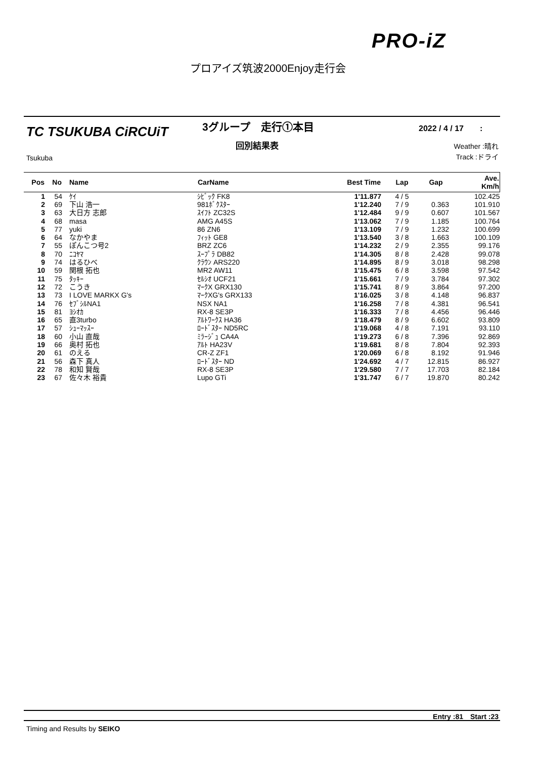PRO-iZ
プロアイズ筑波2000Enjoy走行会
TC TSUKUBA CiRCUiT
Tsukuba
3グループ　走行①本目
回別結果表
2022 / 4 / 17　　:
Weather :晴れ
Track :ドライ
| Pos | No | Name | CarName | Best Time | Lap | Gap | Ave. Km/h |
| --- | --- | --- | --- | --- | --- | --- | --- |
| 1 | 54 | ｹｲ | ｼﾋﾞｯｸ FK8 | 1'11.877 | 4 / 5 | | 102.425 |
| 2 | 69 | 下山 浩一 | 981ﾎﾞｸｽﾀｰ | 1'12.240 | 7 / 9 | 0.363 | 101.910 |
| 3 | 63 | 大日方 志郎 | ｽｲﾌﾄ ZC32S | 1'12.484 | 9 / 9 | 0.607 | 101.567 |
| 4 | 68 | masa | AMG A45S | 1'13.062 | 7 / 9 | 1.185 | 100.764 |
| 5 | 77 | yuki | 86 ZN6 | 1'13.109 | 7 / 9 | 1.232 | 100.699 |
| 6 | 64 | なかやま | ﾌｨｯﾄ GE8 | 1'13.540 | 3 / 8 | 1.663 | 100.109 |
| 7 | 55 | ぽんこつ号2 | BRZ ZC6 | 1'14.232 | 2 / 9 | 2.355 | 99.176 |
| 8 | 70 | ﾆｺﾔﾏ | ｽｰﾌﾟﾗ DB82 | 1'14.305 | 8 / 8 | 2.428 | 99.078 |
| 9 | 74 | はるひべ | ｸﾗｳﾝ ARS220 | 1'14.895 | 8 / 9 | 3.018 | 98.298 |
| 10 | 59 | 関根 拓也 | MR2 AW11 | 1'15.475 | 6 / 8 | 3.598 | 97.542 |
| 11 | 75 | ﾀｯｷｰ | ｾﾙｼｵ UCF21 | 1'15.661 | 7 / 9 | 3.784 | 97.302 |
| 12 | 72 | こうき | ﾏｰｸX GRX130 | 1'15.741 | 8 / 9 | 3.864 | 97.200 |
| 13 | 73 | I LOVE MARKX G's | ﾏｰｸXG's GRX133 | 1'16.025 | 3 / 8 | 4.148 | 96.837 |
| 14 | 76 | ｾﾌﾞｼﾙNA1 | NSX NA1 | 1'16.258 | 7 / 8 | 4.381 | 96.541 |
| 15 | 81 | ﾖｼｵｶ | RX-8 SE3P | 1'16.333 | 7 / 8 | 4.456 | 96.446 |
| 16 | 65 | 直3turbo | ｱﾙﾄﾜｰｸｽ HA36 | 1'18.479 | 8 / 9 | 6.602 | 93.809 |
| 17 | 57 | ｼｭｰﾏｯｽｰ | ﾛｰﾄﾞｽﾀｰ ND5RC | 1'19.068 | 4 / 8 | 7.191 | 93.110 |
| 18 | 60 | 小山 直哉 | ﾐﾗｰｼﾞｭ CA4A | 1'19.273 | 6 / 8 | 7.396 | 92.869 |
| 19 | 66 | 奥村 拓也 | ｱﾙﾄ HA23V | 1'19.681 | 8 / 8 | 7.804 | 92.393 |
| 20 | 61 | のえる | CR-Z ZF1 | 1'20.069 | 6 / 8 | 8.192 | 91.946 |
| 21 | 56 | 森下 真人 | ﾛｰﾄﾞｽﾀｰ ND | 1'24.692 | 4 / 7 | 12.815 | 86.927 |
| 22 | 78 | 和知 賢哉 | RX-8 SE3P | 1'29.580 | 7 / 7 | 17.703 | 82.184 |
| 23 | 67 | 佐々木 裕貴 | Lupo GTi | 1'31.747 | 6 / 7 | 19.870 | 80.242 |
Entry :81　Start :23
Timing and Results by SEIKO